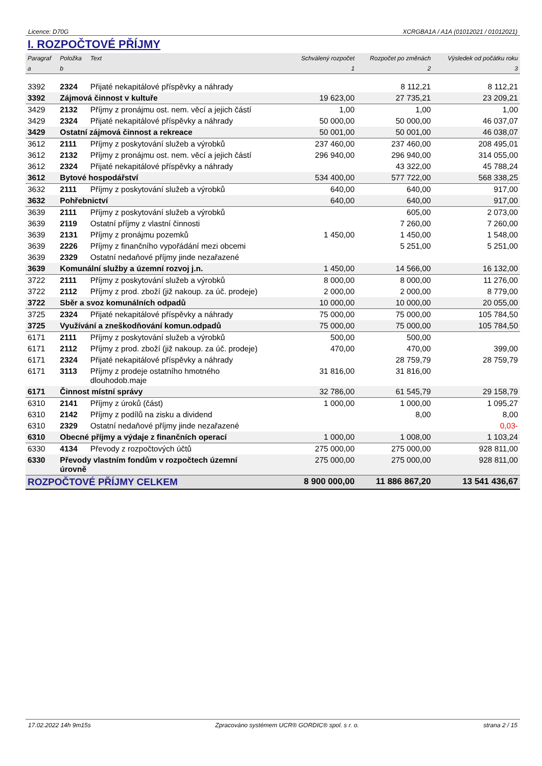Licence: D70G XCRGBA1A / A1A (01012021 / 01012021)
I. ROZPOČTOVÉ PŘÍJMY
| Paragraf | Položka | Text | Schválený rozpočet | Rozpočet po změnách | Výsledek od počátku roku |
| --- | --- | --- | --- | --- | --- |
| a | b | | 1 | 2 | 3 |
| 3392 | 2324 | Přijaté nekapitálové příspěvky a náhrady | | 8 112,21 | 8 112,21 |
| 3392 | Zájmová činnost v kultuře | | 19 623,00 | 27 735,21 | 23 209,21 |
| 3429 | 2132 | Příjmy z pronájmu ost. nem. věcí a jejich částí | 1,00 | 1,00 | 1,00 |
| 3429 | 2324 | Přijaté nekapitálové příspěvky a náhrady | 50 000,00 | 50 000,00 | 46 037,07 |
| 3429 | Ostatní zájmová činnost a rekreace | | 50 001,00 | 50 001,00 | 46 038,07 |
| 3612 | 2111 | Příjmy z poskytování služeb a výrobků | 237 460,00 | 237 460,00 | 208 495,01 |
| 3612 | 2132 | Příjmy z pronájmu ost. nem. věcí a jejich částí | 296 940,00 | 296 940,00 | 314 055,00 |
| 3612 | 2324 | Přijaté nekapitálové příspěvky a náhrady | | 43 322,00 | 45 788,24 |
| 3612 | Bytové hospodářství | | 534 400,00 | 577 722,00 | 568 338,25 |
| 3632 | 2111 | Příjmy z poskytování služeb a výrobků | 640,00 | 640,00 | 917,00 |
| 3632 | Pohřebnictví | | 640,00 | 640,00 | 917,00 |
| 3639 | 2111 | Příjmy z poskytování služeb a výrobků | | 605,00 | 2 073,00 |
| 3639 | 2119 | Ostatní příjmy z vlastní činnosti | | 7 260,00 | 7 260,00 |
| 3639 | 2131 | Příjmy z pronájmu pozemků | 1 450,00 | 1 450,00 | 1 548,00 |
| 3639 | 2226 | Příjmy z finančního vypořádání mezi obcemi | | 5 251,00 | 5 251,00 |
| 3639 | 2329 | Ostatní nedaňové příjmy jinde nezařazené | | | |
| 3639 | Komunální služby a územní rozvoj j.n. | | 1 450,00 | 14 566,00 | 16 132,00 |
| 3722 | 2111 | Příjmy z poskytování služeb a výrobků | 8 000,00 | 8 000,00 | 11 276,00 |
| 3722 | 2112 | Příjmy z prod. zboží (již nakoup. za úč. prodeje) | 2 000,00 | 2 000,00 | 8 779,00 |
| 3722 | Sběr a svoz komunálních odpadů | | 10 000,00 | 10 000,00 | 20 055,00 |
| 3725 | 2324 | Přijaté nekapitálové příspěvky a náhrady | 75 000,00 | 75 000,00 | 105 784,50 |
| 3725 | Využívání a zneškodňování komun.odpadů | | 75 000,00 | 75 000,00 | 105 784,50 |
| 6171 | 2111 | Příjmy z poskytování služeb a výrobků | 500,00 | 500,00 | |
| 6171 | 2112 | Příjmy z prod. zboží (již nakoup. za úč. prodeje) | 470,00 | 470,00 | 399,00 |
| 6171 | 2324 | Přijaté nekapitálové příspěvky a náhrady | | 28 759,79 | 28 759,79 |
| 6171 | 3113 | Příjmy z prodeje ostatního hmotného dlouhodob.maje | 31 816,00 | 31 816,00 | |
| 6171 | Činnost místní správy | | 32 786,00 | 61 545,79 | 29 158,79 |
| 6310 | 2141 | Příjmy z úroků (část) | 1 000,00 | 1 000,00 | 1 095,27 |
| 6310 | 2142 | Příjmy z podílů na zisku a dividend | | 8,00 | 8,00 |
| 6310 | 2329 | Ostatní nedaňové příjmy jinde nezařazené | | | 0,03- |
| 6310 | Obecné příjmy a výdaje z finančních operací | | 1 000,00 | 1 008,00 | 1 103,24 |
| 6330 | 4134 | Převody z rozpočtových účtů | 275 000,00 | 275 000,00 | 928 811,00 |
| 6330 | Převody vlastním fondům v rozpočtech územní úrovně | | 275 000,00 | 275 000,00 | 928 811,00 |
| ROZPOČTOVÉ PŘÍJMY CELKEM | | | 8 900 000,00 | 11 886 867,20 | 13 541 436,67 |
17.02.2022 14h 9m15s Zpracováno systémem UCR® GORDIC® spol. s r. o. strana 2 / 15